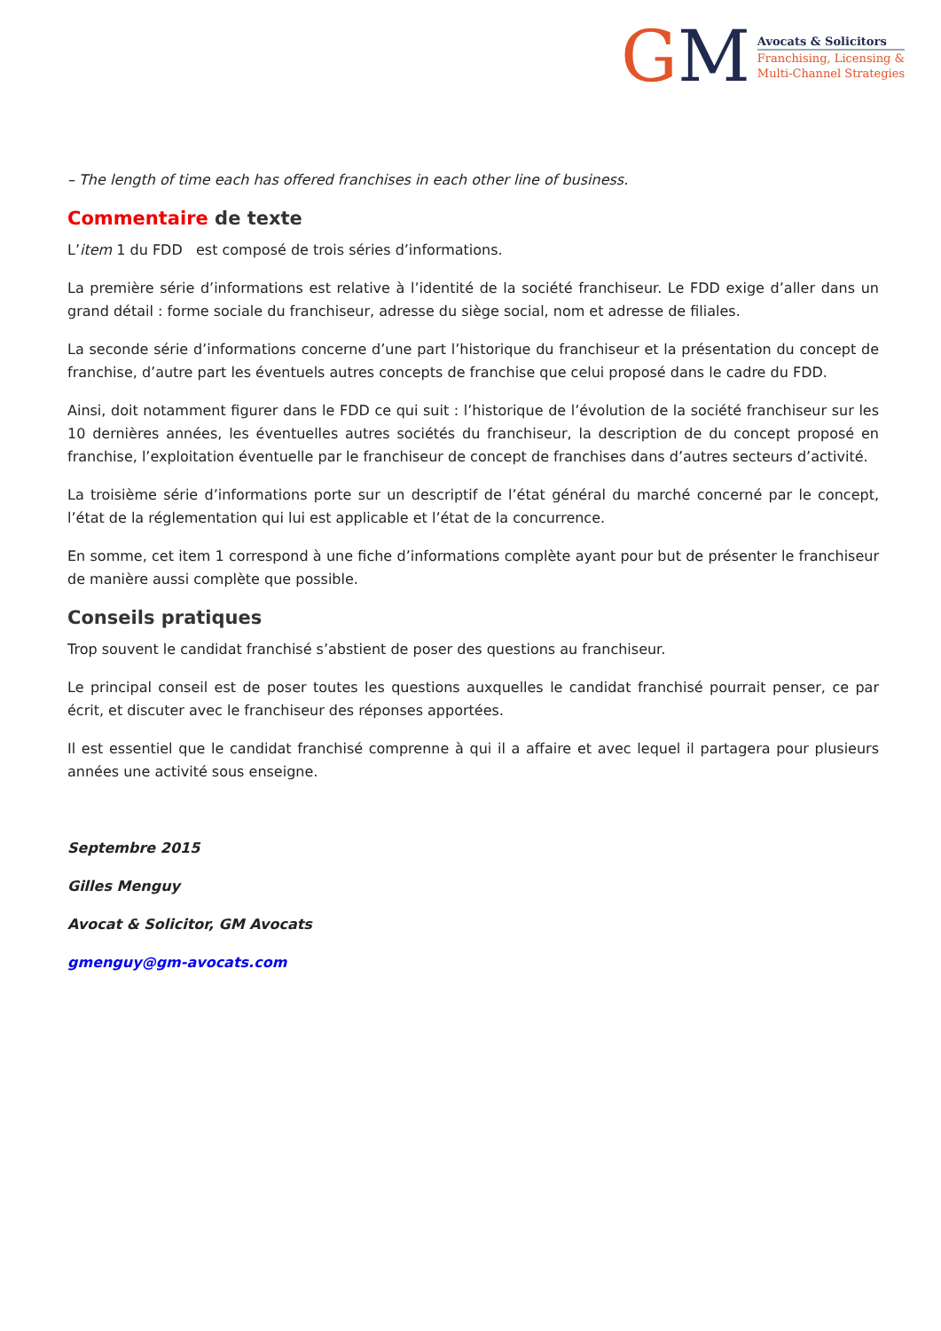GM
Avocats & Solicitors
Franchising, Licensing &
Multi-Channel Strategies
– The length of time each has offered franchises in each other line of business.
Commentaire de texte
L’item 1 du FDD est composé de trois séries d’informations.
La première série d’informations est relative à l’identité de la société franchiseur. Le FDD exige d’aller dans un grand détail : forme sociale du franchiseur, adresse du siège social, nom et adresse de filiales.
La seconde série d’informations concerne d’une part l’historique du franchiseur et la présentation du concept de franchise, d’autre part les éventuels autres concepts de franchise que celui proposé dans le cadre du FDD.
Ainsi, doit notamment figurer dans le FDD ce qui suit : l’historique de l’évolution de la société franchiseur sur les 10 dernières années, les éventuelles autres sociétés du franchiseur, la description de du concept proposé en franchise, l’exploitation éventuelle par le franchiseur de concept de franchises dans d’autres secteurs d’activité.
La troisième série d’informations porte sur un descriptif de l’état général du marché concerné par le concept, l’état de la réglementation qui lui est applicable et l’état de la concurrence.
En somme, cet item 1 correspond à une fiche d’informations complète ayant pour but de présenter le franchiseur de manière aussi complète que possible.
Conseils pratiques
Trop souvent le candidat franchisé s’abstient de poser des questions au franchiseur.
Le principal conseil est de poser toutes les questions auxquelles le candidat franchisé pourrait penser, ce par écrit, et discuter avec le franchiseur des réponses apportées.
Il est essentiel que le candidat franchisé comprenne à qui il a affaire et avec lequel il partagera pour plusieurs années une activité sous enseigne.
Septembre 2015
Gilles Menguy
Avocat & Solicitor, GM Avocats
gmenguy@gm-avocats.com